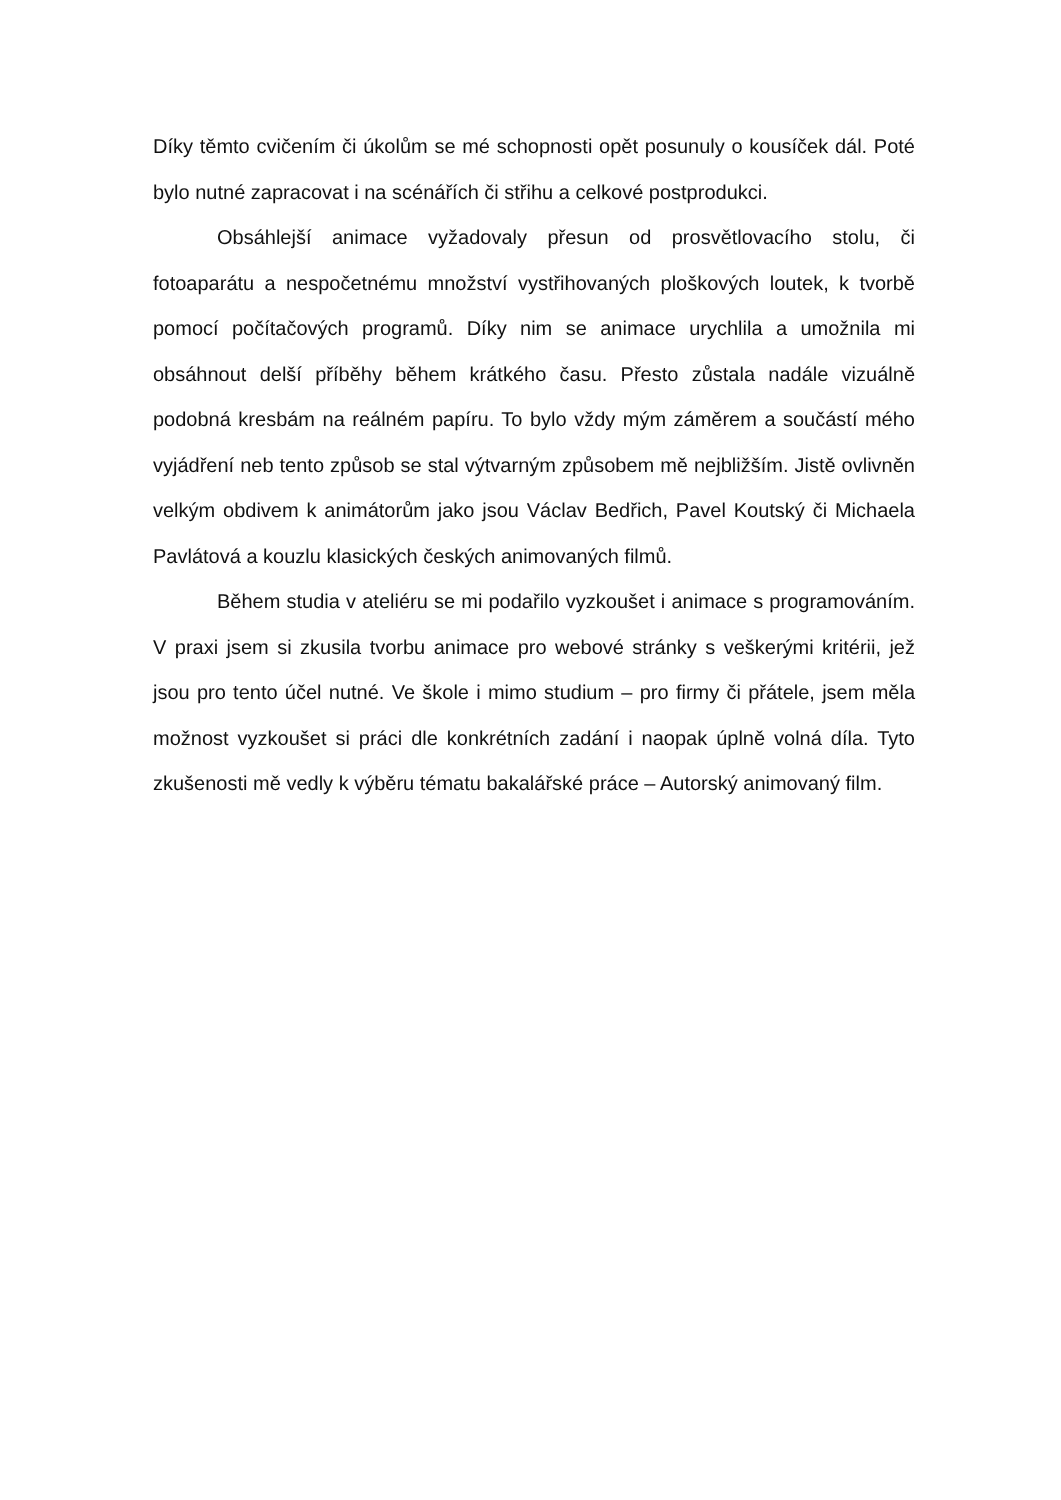Díky těmto cvičením či úkolům se mé schopnosti opět posunuly o kousíček dál. Poté bylo nutné zapracovat i na scénářích či střihu a celkové postprodukci.
Obsáhlejší animace vyžadovaly přesun od prosvětlovacího stolu, či fotoaparátu a nespočetnému množství vystřihovaných ploškových loutek, k tvorbě pomocí počítačových programů. Díky nim se animace urychlila a umožnila mi obsáhnout delší příběhy během krátkého času. Přesto zůstala nadále vizuálně podobná kresbám na reálném papíru. To bylo vždy mým záměrem a součástí mého vyjádření neb tento způsob se stal výtvarným způsobem mě nejbližším. Jistě ovlivněn velkým obdivem k animátorům jako jsou Václav Bedřich, Pavel Koutský či Michaela Pavlátová a kouzlu klasických českých animovaných filmů.
Během studia v ateliéru se mi podařilo vyzkoušet i animace s programováním. V praxi jsem si zkusila tvorbu animace pro webové stránky s veškerými kritérii, jež jsou pro tento účel nutné. Ve škole i mimo studium – pro firmy či přátele, jsem měla možnost vyzkoušet si práci dle konkrétních zadání i naopak úplně volná díla. Tyto zkušenosti mě vedly k výběru tématu bakalářské práce – Autorský animovaný film.